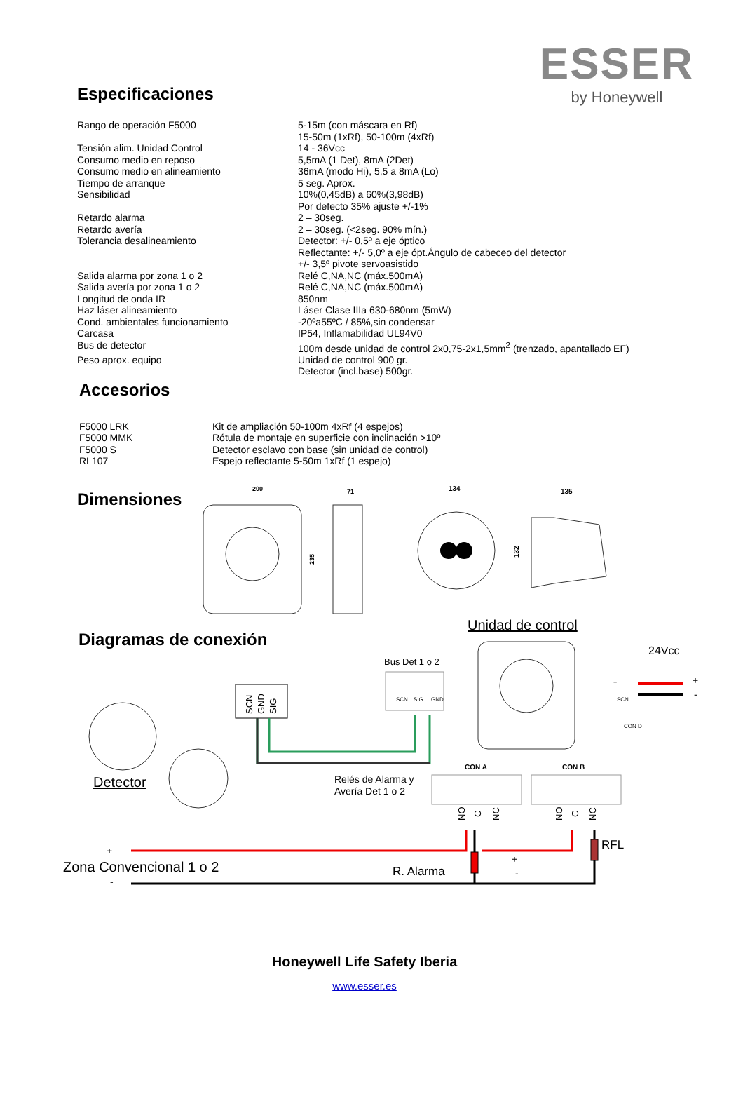ESSER
by Honeywell
Especificaciones
| Rango de operación F5000 | 5-15m (con máscara en Rf) 15-50m (1xRf), 50-100m (4xRf) |
| Tensión alim. Unidad Control | 14 - 36Vcc |
| Consumo medio en reposo | 5,5mA (1 Det), 8mA (2Det) |
| Consumo medio en alineamiento | 36mA (modo Hi), 5,5 a 8mA (Lo) |
| Tiempo de arranque | 5 seg. Aprox. |
| Sensibilidad | 10%(0,45dB) a 60%(3,98dB) Por defecto 35% ajuste +/-1% |
| Retardo alarma | 2 – 30seg. |
| Retardo avería | 2 – 30seg. (<2seg. 90% mín.) |
| Tolerancia desalineamiento | Detector: +/- 0,5º a eje óptico Reflectante: +/- 5,0º a eje ópt.Ángulo de cabeceo del detector +/- 3,5º pivote servoasistido |
| Salida alarma por zona 1 o 2 | Relé C,NA,NC (máx.500mA) |
| Salida avería por zona 1 o 2 | Relé C,NA,NC (máx.500mA) |
| Longitud de onda IR | 850nm |
| Haz láser alineamiento | Láser Clase IIIa 630-680nm (5mW) |
| Cond. ambientales funcionamiento | -20ºa55ºC / 85%,sin condensar |
| Carcasa | IP54, Inflamabilidad UL94V0 |
| Bus de detector | 100m desde unidad de control 2x0,75-2x1,5mm<sup>2</sup> (trenzado, apantallado EF) |
| Peso aprox. equipo | Unidad de control 900 gr. Detector (incl.base) 500gr. |
Accesorios
| F5000 LRK | Kit de ampliación 50-100m 4xRf (4 espejos) |
| F5000 MMK | Rótula de montaje en superficie con inclinación >10º |
| F5000 S | Detector esclavo con base (sin unidad de control) |
| RL107 | Espejo reflectante 5-50m 1xRf (1 espejo) |
Dimensiones
200
235
71
134
132
135
Diagramas de conexión
Unidad de control
24Vcc
Bus Det 1 o 2
SCN
SIG
GND
SCN
GND
SIG
Detector
Relés de Alarma y
Avería Det 1 o 2
CON A
CON B
SCN
CON D
+
-
+
-
+
Zona Convencional 1 o 2
-
R. Alarma
+
-
RFL
NO
C
NC
NO
C
NC
Honeywell Life Safety Iberia
www.esser.es